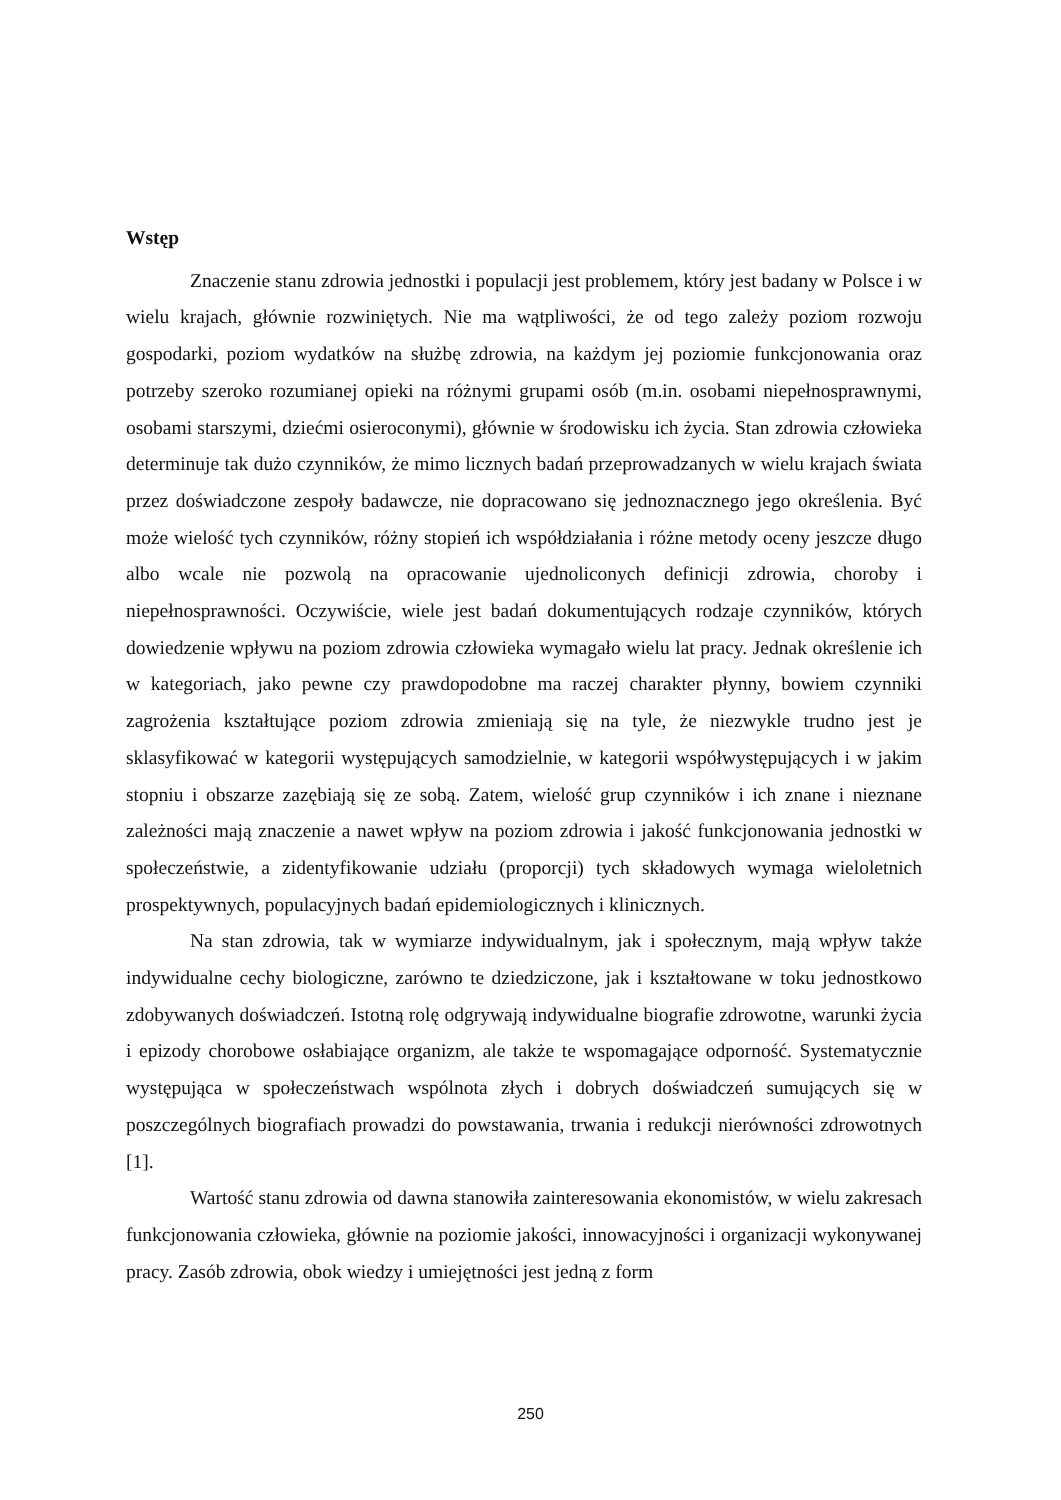Wstęp
Znaczenie stanu zdrowia jednostki i populacji jest problemem, który jest badany w Polsce i w wielu krajach, głównie rozwiniętych. Nie ma wątpliwości, że od tego zależy poziom rozwoju gospodarki, poziom wydatków na służbę zdrowia, na każdym jej poziomie funkcjonowania oraz potrzeby szeroko rozumianej opieki na różnymi grupami osób (m.in. osobami niepełnosprawnymi, osobami starszymi, dziećmi osieroconymi), głównie w środowisku ich życia. Stan zdrowia człowieka determinuje tak dużo czynników, że mimo licznych badań przeprowadzanych w wielu krajach świata przez doświadczone zespoły badawcze, nie dopracowano się jednoznacznego jego określenia. Być może wielość tych czynników, różny stopień ich współdziałania i różne metody oceny jeszcze długo albo wcale nie pozwolą na opracowanie ujednoliconych definicji zdrowia, choroby i niepełnosprawności. Oczywiście, wiele jest badań dokumentujących rodzaje czynników, których dowiedzenie wpływu na poziom zdrowia człowieka wymagało wielu lat pracy. Jednak określenie ich w kategoriach, jako pewne czy prawdopodobne ma raczej charakter płynny, bowiem czynniki zagrożenia kształtujące poziom zdrowia zmieniają się na tyle, że niezwykle trudno jest je sklasyfikować w kategorii występujących samodzielnie, w kategorii współwystępujących i w jakim stopniu i obszarze zazębiają się ze sobą. Zatem, wielość grup czynników i ich znane i nieznane zależności mają znaczenie a nawet wpływ na poziom zdrowia i jakość funkcjonowania jednostki w społeczeństwie, a zidentyfikowanie udziału (proporcji) tych składowych wymaga wieloletnich prospektywnych, populacyjnych badań epidemiologicznych i klinicznych.
Na stan zdrowia, tak w wymiarze indywidualnym, jak i społecznym, mają wpływ także indywidualne cechy biologiczne, zarówno te dziedziczone, jak i kształtowane w toku jednostkowo zdobywanych doświadczeń. Istotną rolę odgrywają indywidualne biografie zdrowotne, warunki życia i epizody chorobowe osłabiające organizm, ale także te wspomagające odporność. Systematycznie występująca w społeczeństwach wspólnota złych i dobrych doświadczeń sumujących się w poszczególnych biografiach prowadzi do powstawania, trwania i redukcji nierówności zdrowotnych [1].
Wartość stanu zdrowia od dawna stanowiła zainteresowania ekonomistów, w wielu zakresach funkcjonowania człowieka, głównie na poziomie jakości, innowacyjności i organizacji wykonywanej pracy. Zasób zdrowia, obok wiedzy i umiejętności jest jedną z form
250